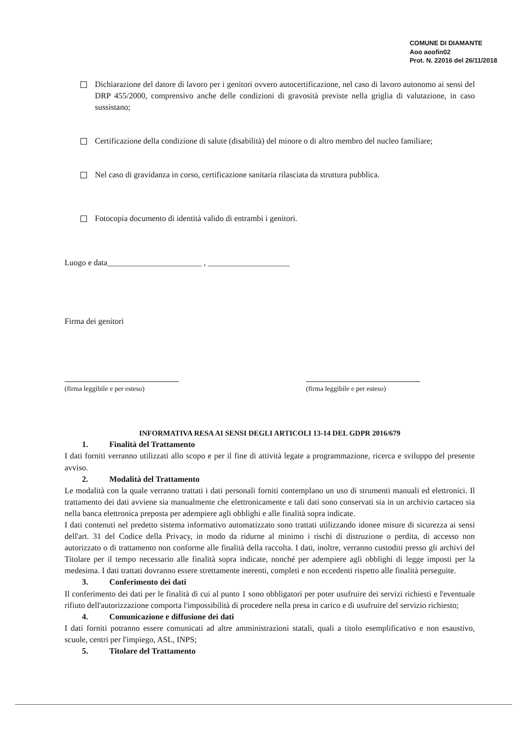COMUNE DI DIAMANTE
Aoo aoofin02
Prot. N. 22016 del 26/11/2018
Dichiarazione del datore di lavoro per i genitori ovvero autocertificazione, nel caso di lavoro autonomo ai sensi del DRP 455/2000, comprensivo anche delle condizioni di gravosità previste nella griglia di valutazione, in caso sussistano;
Certificazione della condizione di salute (disabilità) del minore o di altro membro del nucleo familiare;
Nel caso di gravidanza in corso, certificazione sanitaria rilasciata da struttura pubblica.
Fotocopia documento di identità valido di entrambi i genitori.
Luogo e data_______________________ , ____________________
Firma dei genitori
(firma leggibile e per esteso)
(firma leggibile e per esteso)
INFORMATIVA RESA AI SENSI DEGLI ARTICOLI 13-14 DEL GDPR 2016/679
1. Finalità del Trattamento
I dati forniti verranno utilizzati allo scopo e per il fine di attività legate a programmazione, ricerca e sviluppo del presente avviso.
2. Modalità del Trattamento
Le modalità con la quale verranno trattati i dati personali forniti contemplano un uso di strumenti manuali ed elettronici. Il trattamento dei dati avviene sia manualmente che elettronicamente e tali dati sono conservati sia in un archivio cartaceo sia nella banca elettronica preposta per adempiere agli obblighi e alle finalità sopra indicate.
I dati contenuti nel predetto sistema informativo automatizzato sono trattati utilizzando idonee misure di sicurezza ai sensi dell'art. 31 del Codice della Privacy, in modo da ridurne al minimo i rischi di distruzione o perdita, di accesso non autorizzato o di trattamento non conforme alle finalità della raccolta. I dati, inoltre, verranno custoditi presso gli archivi del Titolare per il tempo necessario alle finalità sopra indicate, nonché per adempiere agli obblighi di legge imposti per la medesima. I dati trattati dovranno essere strettamente inerenti, completi e non eccedenti rispetto alle finalità perseguite.
3. Conferimento dei dati
Il conferimento dei dati per le finalità di cui al punto 1 sono obbligatori per poter usufruire dei servizi richiesti e l'eventuale rifiuto dell'autorizzazione comporta l'impossibilità di procedere nella presa in carico e di usufruire del servizio richiesto;
4. Comunicazione e diffusione dei dati
I dati forniti potranno essere comunicati ad altre amministrazioni statali, quali a titolo esemplificativo e non esaustivo, scuole, centri per l'impiego, ASL, INPS;
5. Titolare del Trattamento